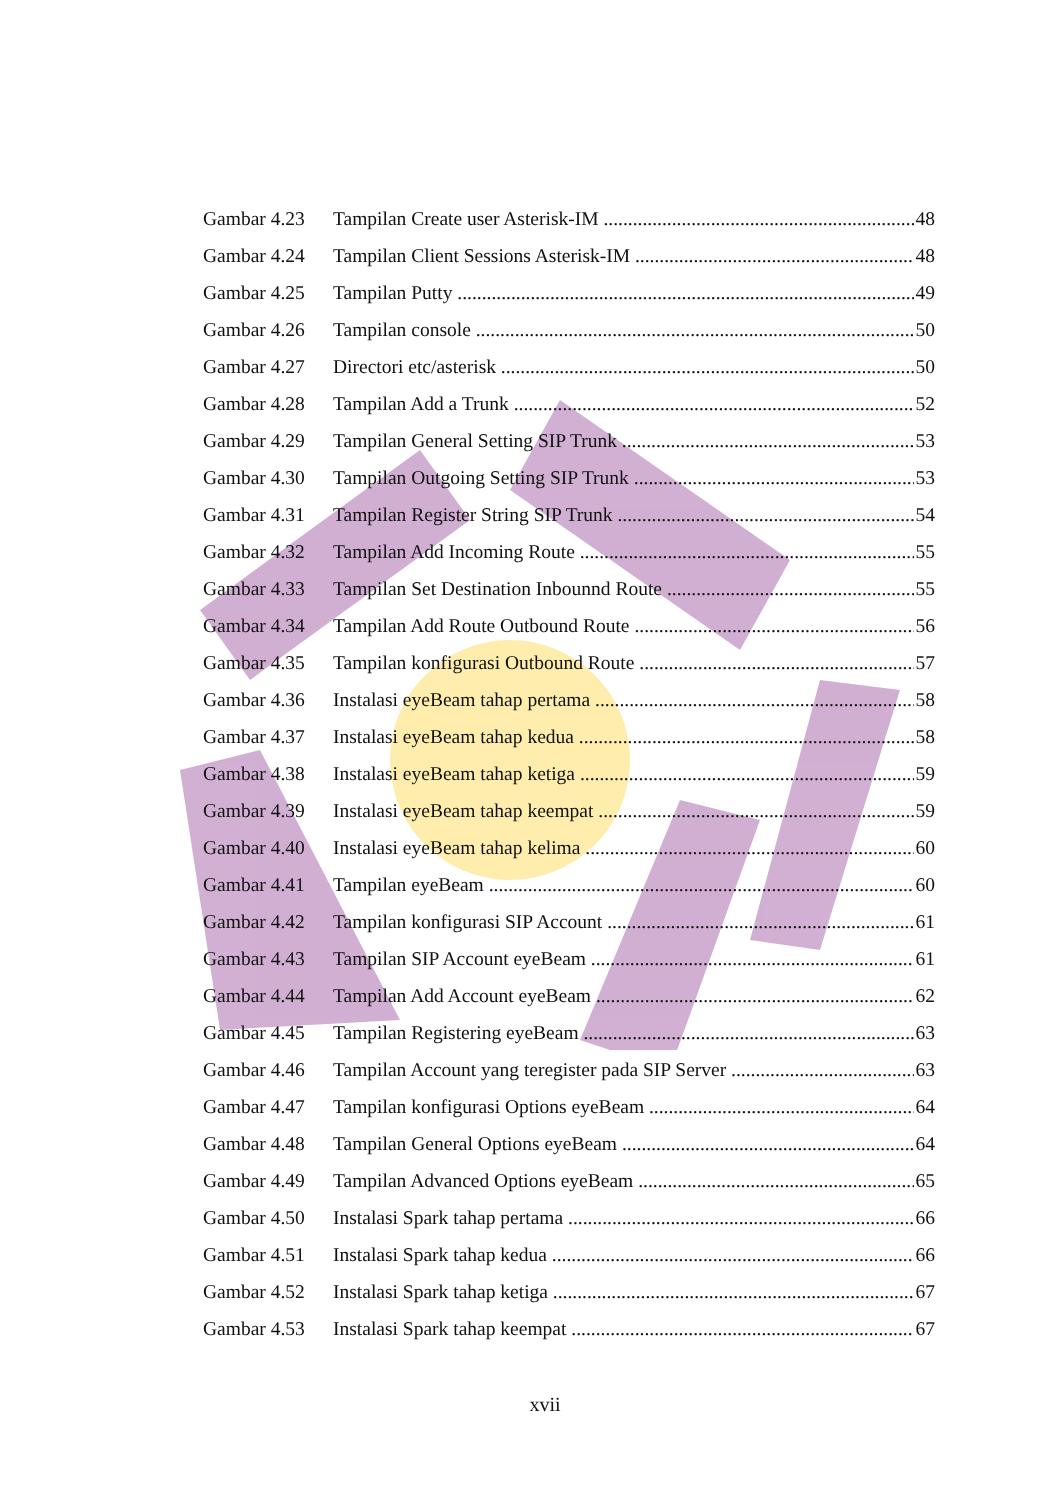Gambar 4.23 Tampilan Create user Asterisk-IM 48
Gambar 4.24 Tampilan Client Sessions Asterisk-IM 48
Gambar 4.25 Tampilan Putty 49
Gambar 4.26 Tampilan console 50
Gambar 4.27 Directori etc/asterisk 50
Gambar 4.28 Tampilan Add a Trunk 52
Gambar 4.29 Tampilan General Setting SIP Trunk 53
Gambar 4.30 Tampilan Outgoing Setting SIP Trunk 53
Gambar 4.31 Tampilan Register String SIP Trunk 54
Gambar 4.32 Tampilan Add Incoming Route 55
Gambar 4.33 Tampilan Set Destination Inbounnd Route 55
Gambar 4.34 Tampilan Add Route Outbound Route 56
Gambar 4.35 Tampilan konfigurasi Outbound Route 57
Gambar 4.36 Instalasi eyeBeam tahap pertama 58
Gambar 4.37 Instalasi eyeBeam tahap kedua 58
Gambar 4.38 Instalasi eyeBeam tahap ketiga 59
Gambar 4.39 Instalasi eyeBeam tahap keempat 59
Gambar 4.40 Instalasi eyeBeam tahap kelima 60
Gambar 4.41 Tampilan eyeBeam 60
Gambar 4.42 Tampilan konfigurasi SIP Account 61
Gambar 4.43 Tampilan SIP Account eyeBeam 61
Gambar 4.44 Tampilan Add Account eyeBeam 62
Gambar 4.45 Tampilan Registering eyeBeam 63
Gambar 4.46 Tampilan Account yang teregister pada SIP Server 63
Gambar 4.47 Tampilan konfigurasi Options eyeBeam 64
Gambar 4.48 Tampilan General Options eyeBeam 64
Gambar 4.49 Tampilan Advanced Options eyeBeam 65
Gambar 4.50 Instalasi Spark tahap pertama 66
Gambar 4.51 Instalasi Spark tahap kedua 66
Gambar 4.52 Instalasi Spark tahap ketiga 67
Gambar 4.53 Instalasi Spark tahap keempat 67
xvii